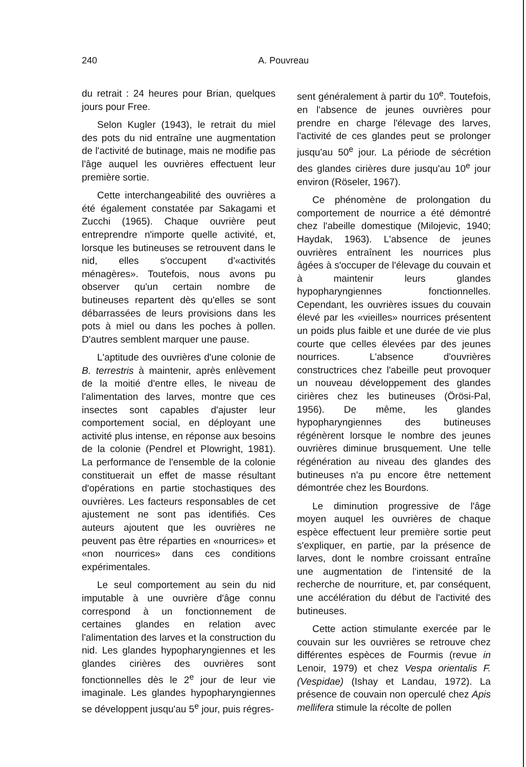240 A. Pouvreau
du retrait : 24 heures pour Brian, quelques jours pour Free.
Selon Kugler (1943), le retrait du miel des pots du nid entraîne une augmentation de l'activité de butinage, mais ne modifie pas l'âge auquel les ouvrières effectuent leur première sortie.
Cette interchangeabilité des ouvrières a été également constatée par Sakagami et Zucchi (1965). Chaque ouvrière peut entreprendre n'importe quelle activité, et, lorsque les butineuses se retrouvent dans le nid, elles s'occupent d'«activités ménagères». Toutefois, nous avons pu observer qu'un certain nombre de butineuses repartent dès qu'elles se sont débarrassées de leurs provisions dans les pots à miel ou dans les poches à pollen. D'autres semblent marquer une pause.
L'aptitude des ouvrières d'une colonie de B. terrestris à maintenir, après enlèvement de la moitié d'entre elles, le niveau de l'alimentation des larves, montre que ces insectes sont capables d'ajuster leur comportement social, en déployant une activité plus intense, en réponse aux besoins de la colonie (Pendrel et Plowright, 1981). La performance de l'ensemble de la colonie constituerait un effet de masse résultant d'opérations en partie stochastiques des ouvrières. Les facteurs responsables de cet ajustement ne sont pas identifiés. Ces auteurs ajoutent que les ouvrières ne peuvent pas être réparties en «nourrices» et «non nourrices» dans ces conditions expérimentales.
Le seul comportement au sein du nid imputable à une ouvrière d'âge connu correspond à un fonctionnement de certaines glandes en relation avec l'alimentation des larves et la construction du nid. Les glandes hypopharyngiennes et les glandes cirières des ouvrières sont fonctionnelles dès le 2<sup>e</sup> jour de leur vie imaginale. Les glandes hypopharyngiennes se développent jusqu'au 5<sup>e</sup> jour, puis régres-
sent généralement à partir du 10<sup>e</sup>. Toutefois, en l'absence de jeunes ouvrières pour prendre en charge l'élevage des larves, l'activité de ces glandes peut se prolonger jusqu'au 50<sup>e</sup> jour. La période de sécrétion des glandes cirières dure jusqu'au 10<sup>e</sup> jour environ (Röseler, 1967).
Ce phénomène de prolongation du comportement de nourrice a été démontré chez l'abeille domestique (Milojevic, 1940; Haydak, 1963). L'absence de jeunes ouvrières entraînent les nourrices plus âgées à s'occuper de l'élevage du couvain et à maintenir leurs glandes hypopharyngiennes fonctionnelles. Cependant, les ouvrières issues du couvain élevé par les «vieilles» nourrices présentent un poids plus faible et une durée de vie plus courte que celles élevées par des jeunes nourrices. L'absence d'ouvrières constructrices chez l'abeille peut provoquer un nouveau développement des glandes cirières chez les butineuses (Örösi-Pal, 1956). De même, les glandes hypopharyngiennes des butineuses régénèrent lorsque le nombre des jeunes ouvrières diminue brusquement. Une telle régénération au niveau des glandes des butineuses n'a pu encore être nettement démontrée chez les Bourdons.
Le diminution progressive de l'âge moyen auquel les ouvrières de chaque espèce effectuent leur première sortie peut s'expliquer, en partie, par la présence de larves, dont le nombre croissant entraîne une augmentation de l'intensité de la recherche de nourriture, et, par conséquent, une accélération du début de l'activité des butineuses.
Cette action stimulante exercée par le couvain sur les ouvrières se retrouve chez différentes espèces de Fourmis (revue in Lenoir, 1979) et chez Vespa orientalis F. (Vespidae) (Ishay et Landau, 1972). La présence de couvain non operculé chez Apis mellifera stimule la récolte de pollen